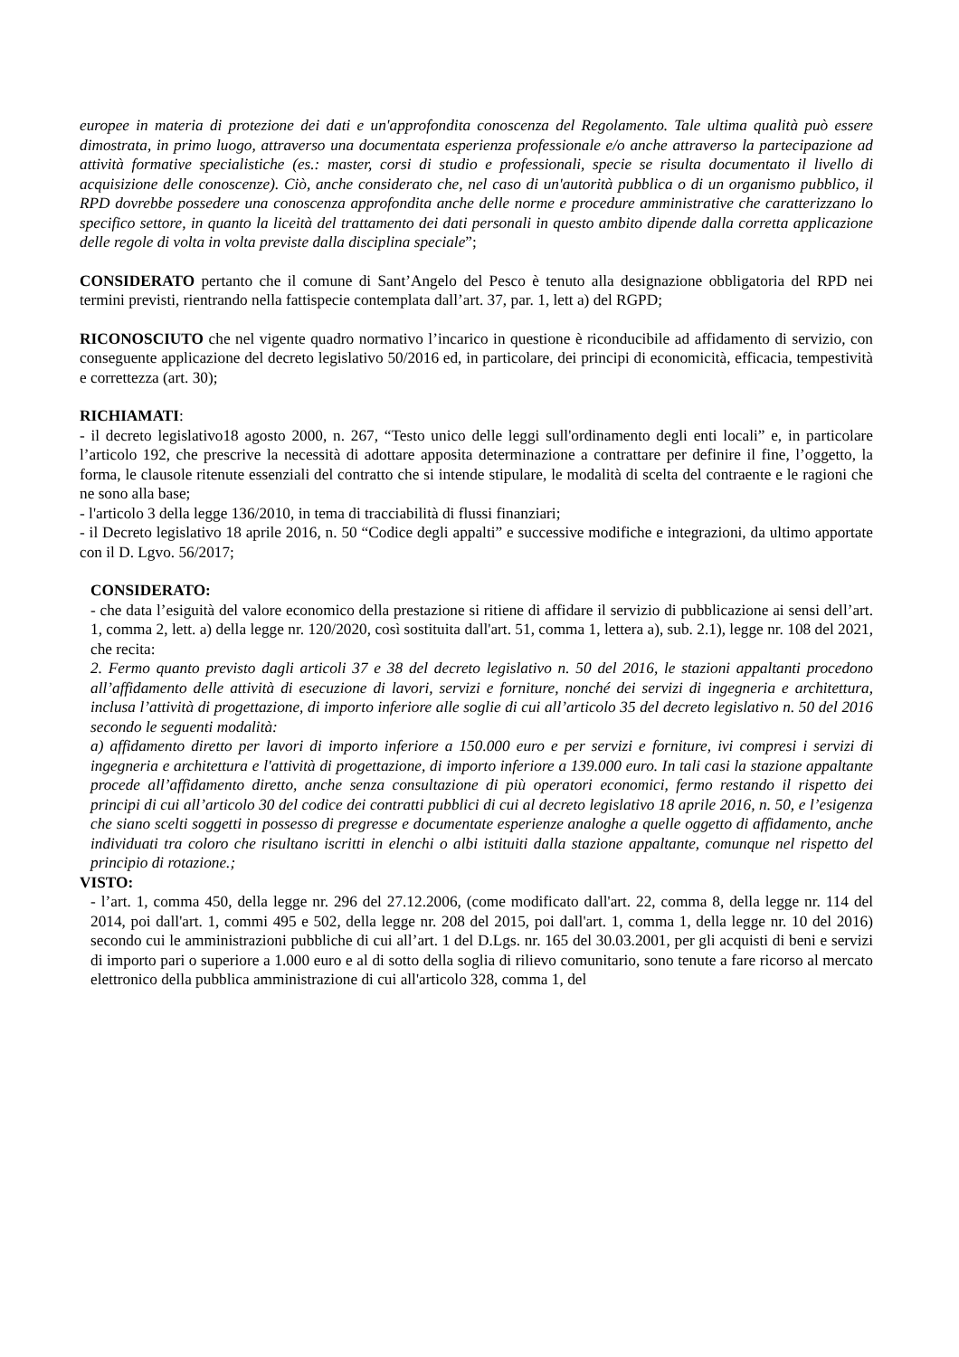europee in materia di protezione dei dati e un'approfondita conoscenza del Regolamento. Tale ultima qualità può essere dimostrata, in primo luogo, attraverso una documentata esperienza professionale e/o anche attraverso la partecipazione ad attività formative specialistiche (es.: master, corsi di studio e professionali, specie se risulta documentato il livello di acquisizione delle conoscenze). Ciò, anche considerato che, nel caso di un'autorità pubblica o di un organismo pubblico, il RPD dovrebbe possedere una conoscenza approfondita anche delle norme e procedure amministrative che caratterizzano lo specifico settore, in quanto la liceità del trattamento dei dati personali in questo ambito dipende dalla corretta applicazione delle regole di volta in volta previste dalla disciplina speciale”;
CONSIDERATO pertanto che il comune di Sant’Angelo del Pesco è tenuto alla designazione obbligatoria del RPD nei termini previsti, rientrando nella fattispecie contemplata dall’art. 37, par. 1, lett a) del RGPD;
RICONOSCIUTO che nel vigente quadro normativo l’incarico in questione è riconducibile ad affidamento di servizio, con conseguente applicazione del decreto legislativo 50/2016 ed, in particolare, dei principi di economicità, efficacia, tempestività e correttezza (art. 30);
RICHIAMATI:
- il decreto legislativo18 agosto 2000, n. 267, “Testo unico delle leggi sull'ordinamento degli enti locali” e, in particolare l’articolo 192, che prescrive la necessità di adottare apposita determinazione a contrattare per definire il fine, l’oggetto, la forma, le clausole ritenute essenziali del contratto che si intende stipulare, le modalità di scelta del contraente e le ragioni che ne sono alla base;
- l'articolo 3 della legge 136/2010, in tema di tracciabilità di flussi finanziari;
- il Decreto legislativo 18 aprile 2016, n. 50 “Codice degli appalti” e successive modifiche e integrazioni, da ultimo apportate con il D. Lgvo. 56/2017;
CONSIDERATO:
- che data l’esiguità del valore economico della prestazione si ritiene di affidare il servizio di pubblicazione ai sensi dell’art. 1, comma 2, lett. a) della legge nr. 120/2020, così sostituita dall'art. 51, comma 1, lettera a), sub. 2.1), legge nr. 108 del 2021, che recita:
2. Fermo quanto previsto dagli articoli 37 e 38 del decreto legislativo n. 50 del 2016, le stazioni appaltanti procedono all’affidamento delle attività di esecuzione di lavori, servizi e forniture, nonché dei servizi di ingegneria e architettura, inclusa l’attività di progettazione, di importo inferiore alle soglie di cui all’articolo 35 del decreto legislativo n. 50 del 2016 secondo le seguenti modalità:
a) affidamento diretto per lavori di importo inferiore a 150.000 euro e per servizi e forniture, ivi compresi i servizi di ingegneria e architettura e l'attività di progettazione, di importo inferiore a 139.000 euro. In tali casi la stazione appaltante procede all’affidamento diretto, anche senza consultazione di più operatori economici, fermo restando il rispetto dei principi di cui all’articolo 30 del codice dei contratti pubblici di cui al decreto legislativo 18 aprile 2016, n. 50, e l’esigenza che siano scelti soggetti in possesso di pregresse e documentate esperienze analoghe a quelle oggetto di affidamento, anche individuati tra coloro che risultano iscritti in elenchi o albi istituiti dalla stazione appaltante, comunque nel rispetto del principio di rotazione.;
VISTO:
- l’art. 1, comma 450, della legge nr. 296 del 27.12.2006, (come modificato dall'art. 22, comma 8, della legge nr. 114 del 2014, poi dall'art. 1, commi 495 e 502, della legge nr. 208 del 2015, poi dall'art. 1, comma 1, della legge nr. 10 del 2016) secondo cui le amministrazioni pubbliche di cui all’art. 1 del D.Lgs. nr. 165 del 30.03.2001, per gli acquisti di beni e servizi di importo pari o superiore a 1.000 euro e al di sotto della soglia di rilievo comunitario, sono tenute a fare ricorso al mercato elettronico della pubblica amministrazione di cui all'articolo 328, comma 1, del